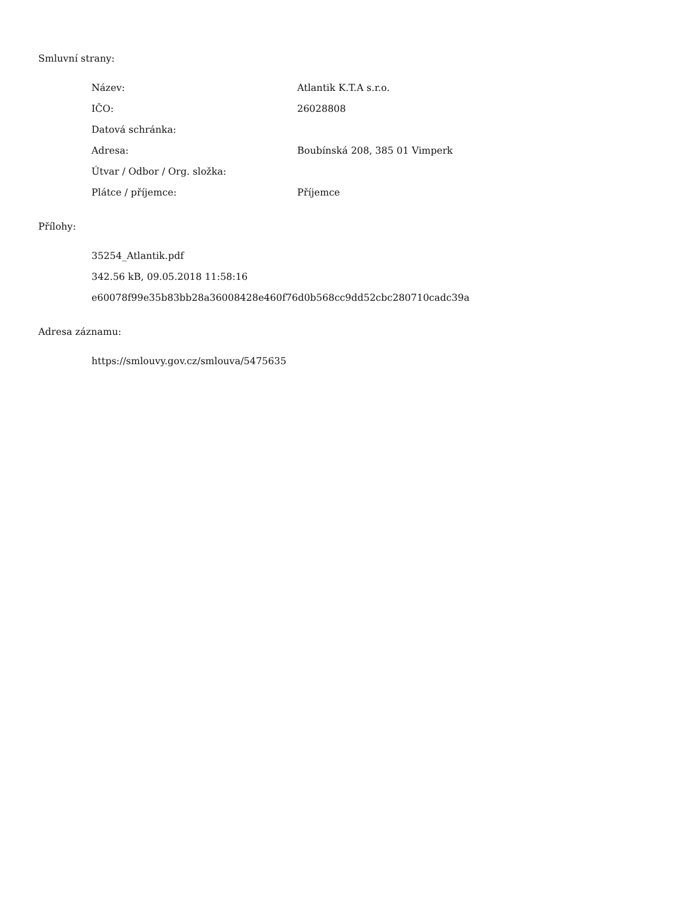Smluvní strany:
| Název: | Atlantik K.T.A s.r.o. |
| IČO: | 26028808 |
| Datová schránka: | |
| Adresa: | Boubínská 208, 385 01 Vimperk |
| Útvar / Odbor / Org. složka: | |
| Plátce / příjemce: | Příjemce |
Přílohy:
35254_Atlantik.pdf
342.56 kB, 09.05.2018 11:58:16
e60078f99e35b83bb28a36008428e460f76d0b568cc9dd52cbc280710cadc39a
Adresa záznamu:
https://smlouvy.gov.cz/smlouva/5475635